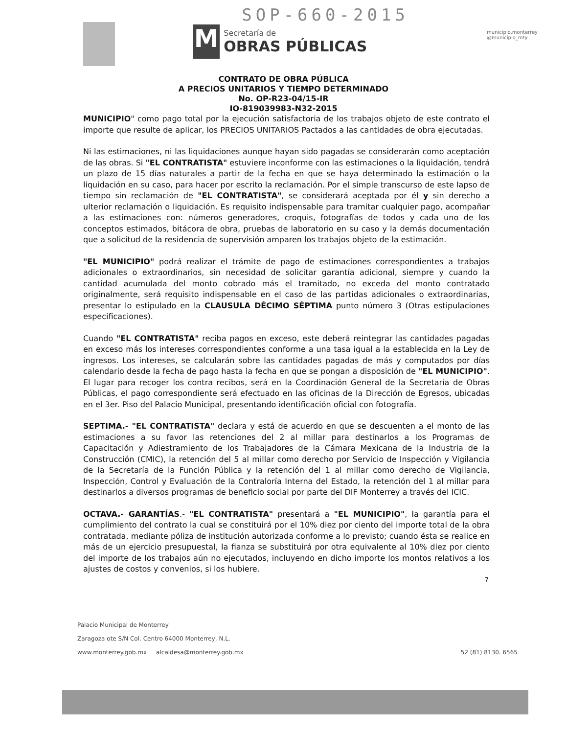SOP-660-2015
M
Secretaría de
OBRAS PÚBLICAS
municipio.monterrey
@municipio_mty
CONTRATO DE OBRA PÚBLICA
A PRECIOS UNITARIOS Y TIEMPO DETERMINADO
No. OP-R23-04/15-IR
IO-819039983-N32-2015
MUNICIPIO" como pago total por la ejecución satisfactoria de los trabajos objeto de este contrato el importe que resulte de aplicar, los PRECIOS UNITARIOS Pactados a las cantidades de obra ejecutadas.
Ni las estimaciones, ni las liquidaciones aunque hayan sido pagadas se considerarán como aceptación de las obras. Si "EL CONTRATISTA" estuviere inconforme con las estimaciones o la liquidación, tendrá un plazo de 15 días naturales a partir de la fecha en que se haya determinado la estimación o la liquidación en su caso, para hacer por escrito la reclamación. Por el simple transcurso de este lapso de tiempo sin reclamación de "EL CONTRATISTA", se considerará aceptada por él y sin derecho a ulterior reclamación o liquidación. Es requisito indispensable para tramitar cualquier pago, acompañar a las estimaciones con: números generadores, croquis, fotografías de todos y cada uno de los conceptos estimados, bitácora de obra, pruebas de laboratorio en su caso y la demás documentación que a solicitud de la residencia de supervisión amparen los trabajos objeto de la estimación.
"EL MUNICIPIO" podrá realizar el trámite de pago de estimaciones correspondientes a trabajos adicionales o extraordinarios, sin necesidad de solicitar garantía adicional, siempre y cuando la cantidad acumulada del monto cobrado más el tramitado, no exceda del monto contratado originalmente, será requisito indispensable en el caso de las partidas adicionales o extraordinarias, presentar lo estipulado en la CLAUSULA DÉCIMO SÉPTIMA punto número 3 (Otras estipulaciones especificaciones).
Cuando "EL CONTRATISTA" reciba pagos en exceso, este deberá reintegrar las cantidades pagadas en exceso más los intereses correspondientes conforme a una tasa igual a la establecida en la Ley de ingresos. Los intereses, se calcularán sobre las cantidades pagadas de más y computados por días calendario desde la fecha de pago hasta la fecha en que se pongan a disposición de "EL MUNICIPIO". El lugar para recoger los contra recibos, será en la Coordinación General de la Secretaría de Obras Públicas, el pago correspondiente será efectuado en las oficinas de la Dirección de Egresos, ubicadas en el 3er. Piso del Palacio Municipal, presentando identificación oficial con fotografía.
SEPTIMA.- "EL CONTRATISTA" declara y está de acuerdo en que se descuenten a el monto de las estimaciones a su favor las retenciones del 2 al millar para destinarlos a los Programas de Capacitación y Adiestramiento de los Trabajadores de la Cámara Mexicana de la Industria de la Construcción (CMIC), la retención del 5 al millar como derecho por Servicio de Inspección y Vigilancia de la Secretaría de la Función Pública y la retención del 1 al millar como derecho de Vigilancia, Inspección, Control y Evaluación de la Contraloría Interna del Estado, la retención del 1 al millar para destinarlos a diversos programas de beneficio social por parte del DIF Monterrey a través del ICIC.
OCTAVA.- GARANTÍAS.- "EL CONTRATISTA" presentará a "EL MUNICIPIO", la garantía para el cumplimiento del contrato la cual se constituirá por el 10% diez por ciento del importe total de la obra contratada, mediante póliza de institución autorizada conforme a lo previsto; cuando ésta se realice en más de un ejercicio presupuestal, la fianza se substituirá por otra equivalente al 10% diez por ciento del importe de los trabajos aún no ejecutados, incluyendo en dicho importe los montos relativos a los ajustes de costos y convenios, si los hubiere.
7
Palacio Municipal de Monterrey
Zaragoza ote S/N Col. Centro 64000 Monterrey, N.L.
www.monterrey.gob.mx alcaldesa@monterrey.gob.mx 52 (81) 8130. 6565